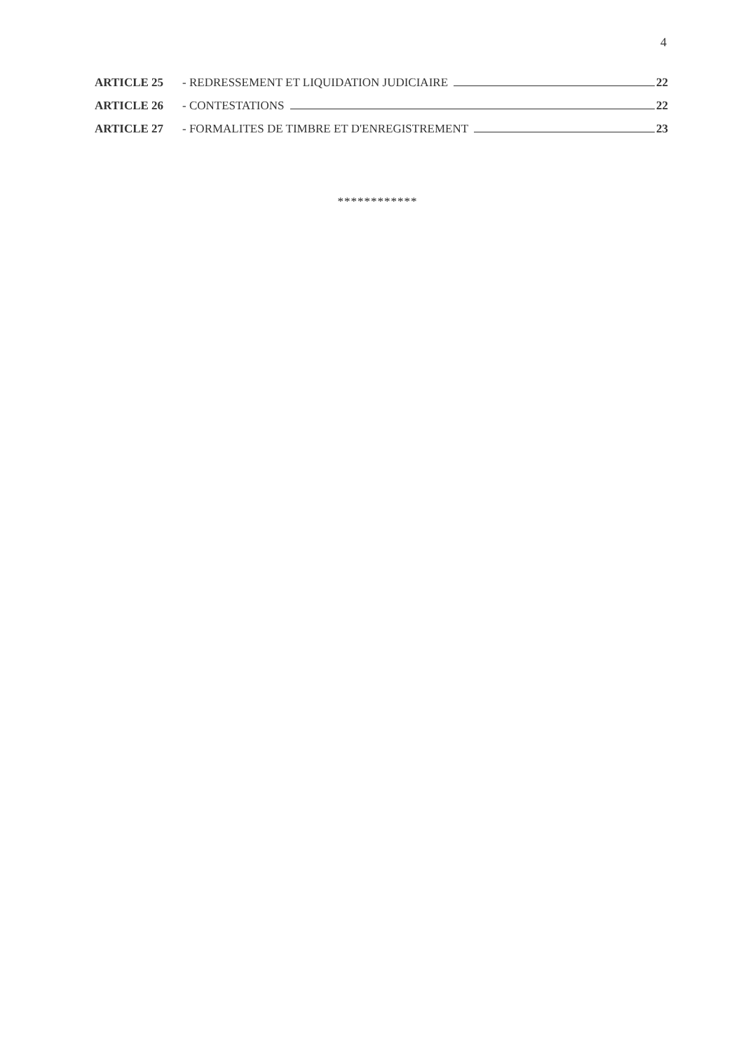4
ARTICLE 25 - REDRESSEMENT ET LIQUIDATION JUDICIAIRE 22
ARTICLE 26 - CONTESTATIONS 22
ARTICLE 27 - FORMALITES DE TIMBRE ET D'ENREGISTREMENT 23
************